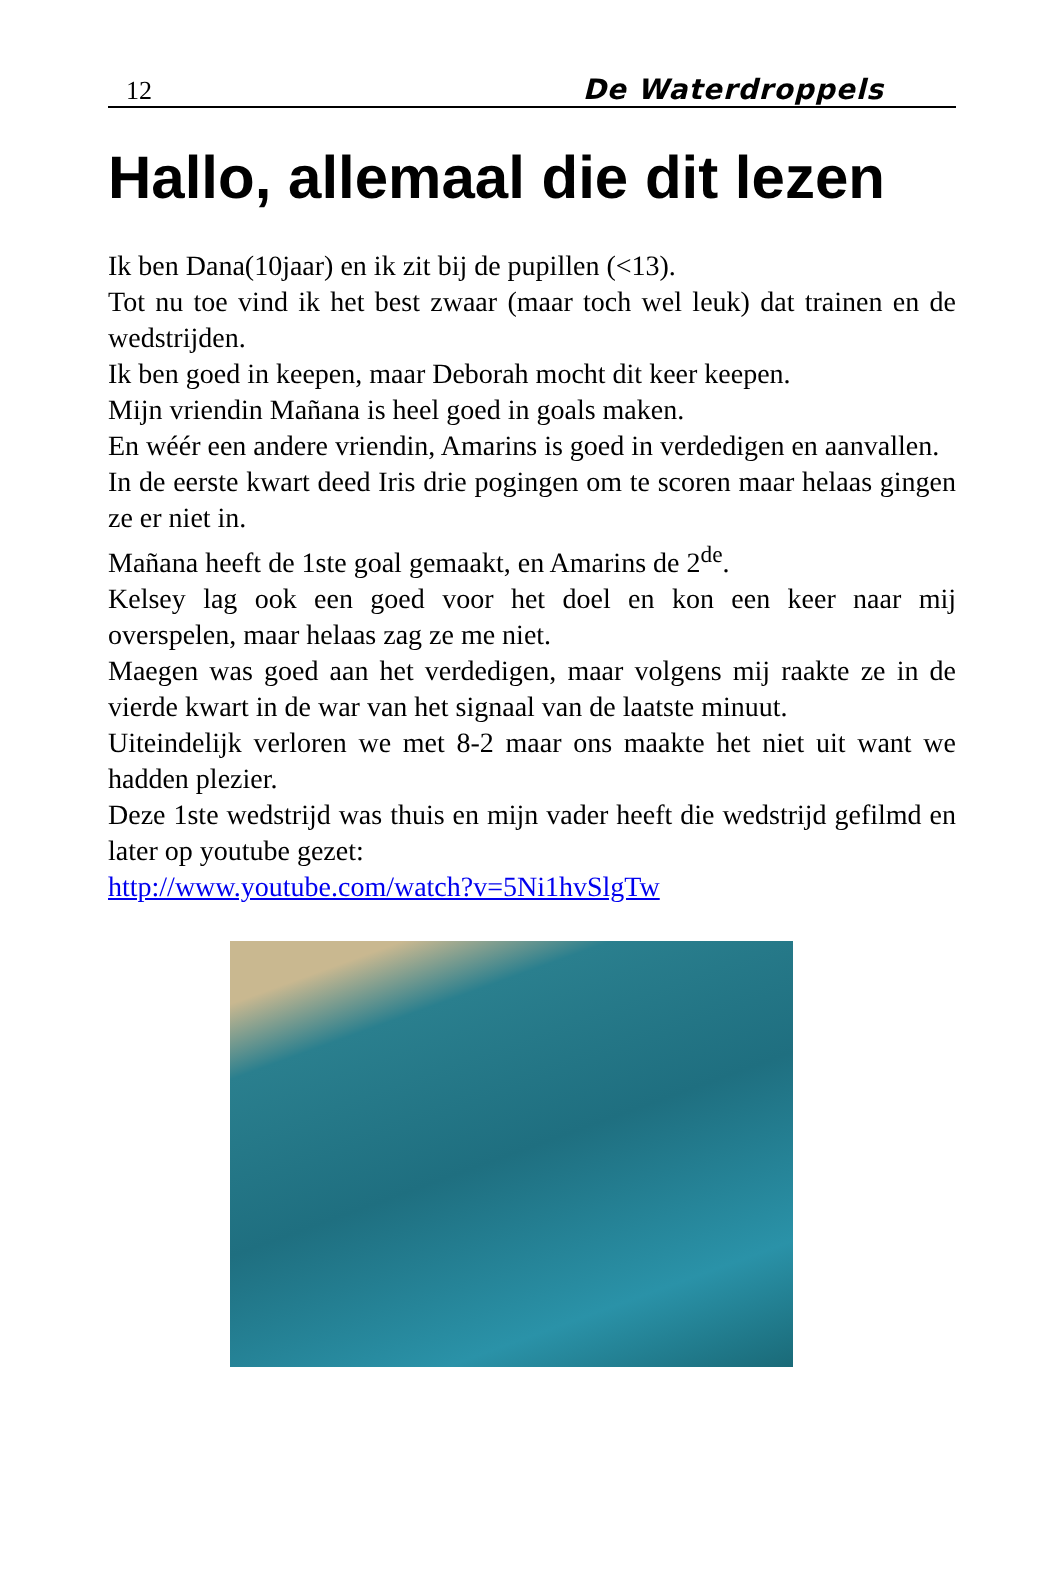12 De Waterdroppels
Hallo, allemaal die dit lezen
Ik ben Dana(10jaar) en ik zit bij de pupillen (<13).
Tot nu toe vind ik het best zwaar (maar toch wel leuk) dat trainen en de wedstrijden.
Ik ben goed in keepen, maar Deborah mocht dit keer keepen.
Mijn vriendin Mañana is heel goed in goals maken.
En wéér een andere vriendin, Amarins is goed in verdedigen en aanvallen.
In de eerste kwart deed Iris drie pogingen om te scoren maar helaas gingen ze er niet in.
Mañana heeft de 1ste goal gemaakt, en Amarins de 2<sup>de</sup>.
Kelsey lag ook een goed voor het doel en kon een keer naar mij overspelen, maar helaas zag ze me niet.
Maegen was goed aan het verdedigen, maar volgens mij raakte ze in de vierde kwart in de war van het signaal van de laatste minuut.
Uiteindelijk verloren we met 8-2 maar ons maakte het niet uit want we hadden plezier.
Deze 1ste wedstrijd was thuis en mijn vader heeft die wedstrijd gefilmd en later op youtube gezet:
http://www.youtube.com/watch?v=5Ni1hvSlgTw